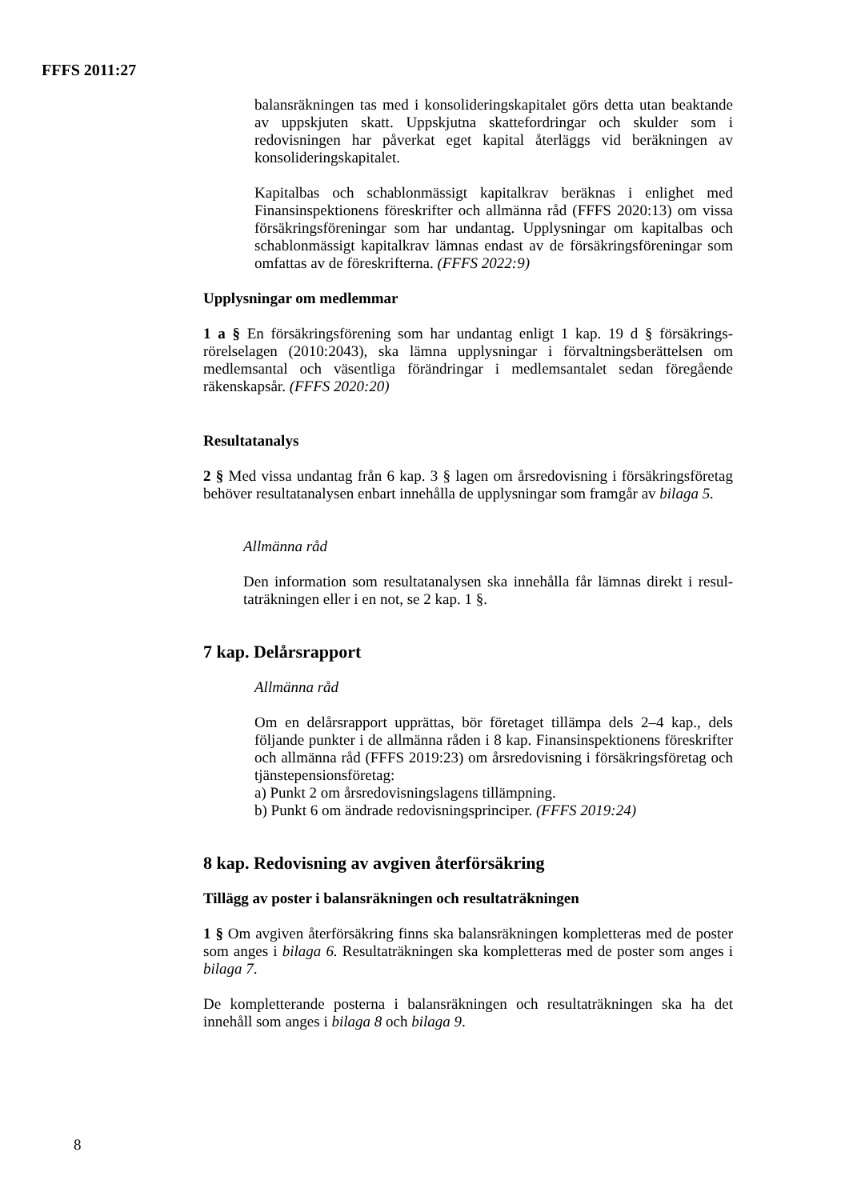FFFS 2011:27
balansräkningen tas med i konsolideringskapitalet görs detta utan beaktande av uppskjuten skatt. Uppskjutna skattefordringar och skulder som i redovisningen har påverkat eget kapital återläggs vid beräkningen av konsolideringskapitalet.
Kapitalbas och schablonmässigt kapitalkrav beräknas i enlighet med Finansinspektionens föreskrifter och allmänna råd (FFFS 2020:13) om vissa försäkringsföreningar som har undantag. Upplysningar om kapitalbas och schablonmässigt kapitalkrav lämnas endast av de försäkringsföreningar som omfattas av de föreskrifterna. (FFFS 2022:9)
Upplysningar om medlemmar
1 a § En försäkringsförening som har undantag enligt 1 kap. 19 d § försäkrings­rörelselagen (2010:2043), ska lämna upplysningar i förvaltningsberättelsen om medlemsantal och väsentliga förändringar i medlemsantalet sedan föregående räkenskapsår. (FFFS 2020:20)
Resultatanalys
2 § Med vissa undantag från 6 kap. 3 § lagen om årsredovisning i försäkringsföretag behöver resultatanalysen enbart innehålla de upplysningar som framgår av bilaga 5.
Allmänna råd
Den information som resultatanalysen ska innehålla får lämnas direkt i resul­taträkningen eller i en not, se 2 kap. 1 §.
7 kap. Delårsrapport
Allmänna råd
Om en delårsrapport upprättas, bör företaget tillämpa dels 2–4 kap., dels följande punkter i de allmänna råden i 8 kap. Finansinspektionens föreskrifter och allmänna råd (FFFS 2019:23) om årsredovisning i försäkringsföretag och tjänstepensionsföretag:
a) Punkt 2 om årsredovisningslagens tillämpning.
b) Punkt 6 om ändrade redovisningsprinciper. (FFFS 2019:24)
8 kap. Redovisning av avgiven återförsäkring
Tillägg av poster i balansräkningen och resultaträkningen
1 § Om avgiven återförsäkring finns ska balansräkningen kompletteras med de poster som anges i bilaga 6. Resultaträkningen ska kompletteras med de poster som anges i bilaga 7.
De kompletterande posterna i balansräkningen och resultaträkningen ska ha det innehåll som anges i bilaga 8 och bilaga 9.
8